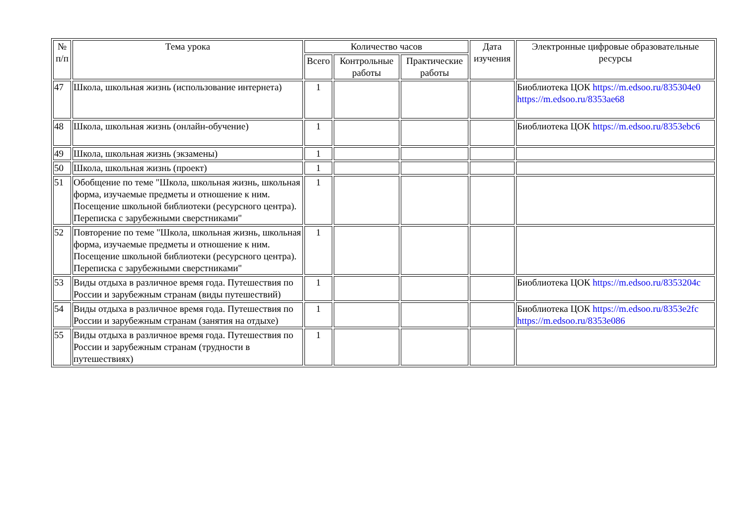| № п/п | Тема урока | Количество часов | | | Дата изучения | Электронные цифровые образовательные ресурсы |
| --- | --- | --- | --- | --- | --- | --- |
| | | Всего | Контрольные работы | Практические работы | | |
| 47 | Школа, школьная жизнь (использование интернета) | 1 | | | | Биоблиотека ЦОК https://m.edsoo.ru/835304e0 https://m.edsoo.ru/8353ae68 |
| 48 | Школа, школьная жизнь (онлайн-обучение) | 1 | | | | Биоблиотека ЦОК https://m.edsoo.ru/8353ebc6 |
| 49 | Школа, школьная жизнь (экзамены) | 1 | | | | |
| 50 | Школа, школьная жизнь (проект) | 1 | | | | |
| 51 | Обобщение по теме "Школа, школьная жизнь, школьная форма, изучаемые предметы и отношение к ним. Посещение школьной библиотеки (ресурсного центра). Переписка с зарубежными сверстниками" | 1 | | | | |
| 52 | Повторение по теме "Школа, школьная жизнь, школьная форма, изучаемые предметы и отношение к ним. Посещение школьной библиотеки (ресурсного центра). Переписка с зарубежными сверстниками" | 1 | | | | |
| 53 | Виды отдыха в различное время года. Путешествия по России и зарубежным странам (виды путешествий) | 1 | | | | Биоблиотека ЦОК https://m.edsoo.ru/8353204c |
| 54 | Виды отдыха в различное время года. Путешествия по России и зарубежным странам (занятия на отдыхе) | 1 | | | | Биоблиотека ЦОК https://m.edsoo.ru/8353e2fc https://m.edsoo.ru/8353e086 |
| 55 | Виды отдыха в различное время года. Путешествия по России и зарубежным странам (трудности в путешествиях) | 1 | | | | |